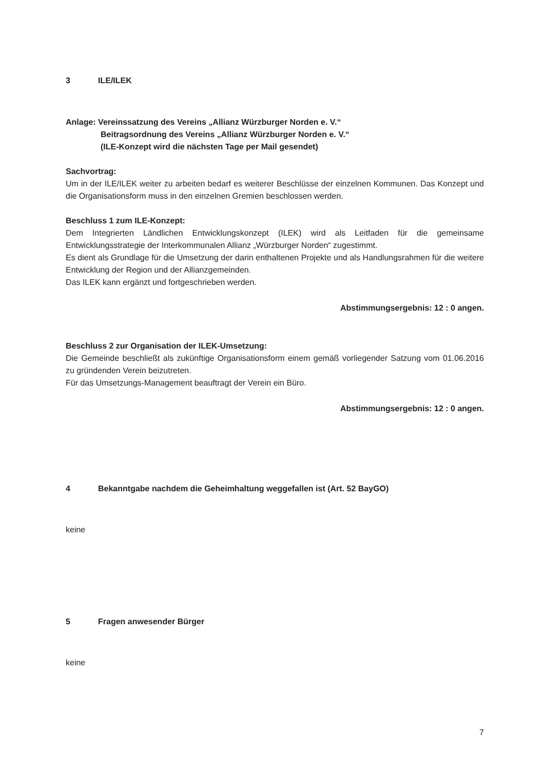3 ILE/ILEK
Anlage: Vereinssatzung des Vereins „Allianz Würzburger Norden e. V.“
Beitragsordnung des Vereins „Allianz Würzburger Norden e. V.“
(ILE-Konzept wird die nächsten Tage per Mail gesendet)
Sachvortrag:
Um in der ILE/ILEK weiter zu arbeiten bedarf es weiterer Beschlüsse der einzelnen Kommunen. Das Konzept und die Organisationsform muss in den einzelnen Gremien beschlossen werden.
Beschluss 1 zum ILE-Konzept:
Dem Integrierten Ländlichen Entwicklungskonzept (ILEK) wird als Leitfaden für die gemeinsame Entwicklungsstrategie der Interkommunalen Allianz „Würzburger Norden“ zugestimmt.
Es dient als Grundlage für die Umsetzung der darin enthaltenen Projekte und als Handlungsrahmen für die weitere Entwicklung der Region und der Allianzgemeinden.
Das ILEK kann ergänzt und fortgeschrieben werden.
Abstimmungsergebnis: 12 : 0 angen.
Beschluss 2 zur Organisation der ILEK-Umsetzung:
Die Gemeinde beschließt als zukünftige Organisationsform einem gemäß vorliegender Satzung vom 01.06.2016 zu gründenden Verein beizutreten.
Für das Umsetzungs-Management beauftragt der Verein ein Büro.
Abstimmungsergebnis: 12 : 0 angen.
4 Bekanntgabe nachdem die Geheimhaltung weggefallen ist (Art. 52 BayGO)
keine
5 Fragen anwesender Bürger
keine
7